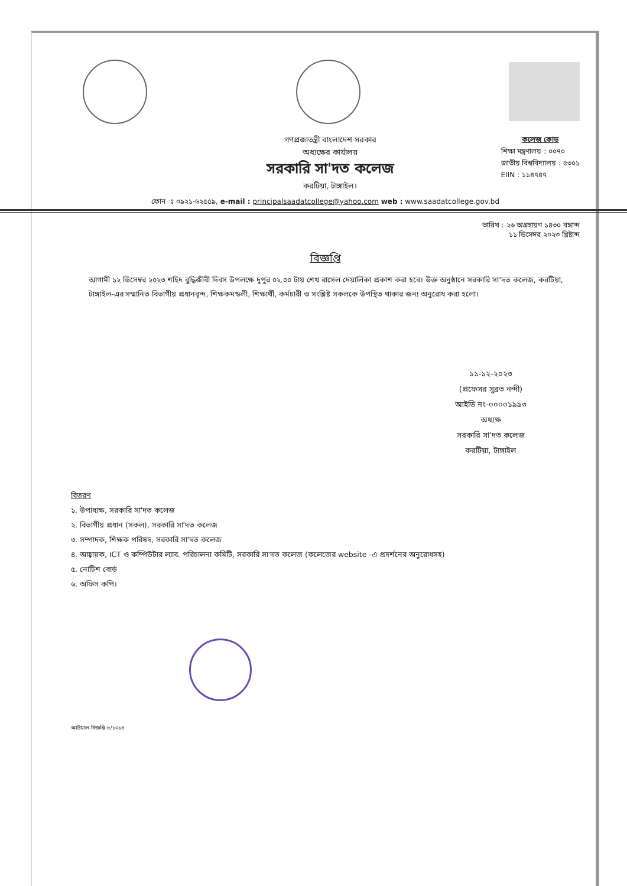গণপ্রজাতন্ত্রী বাংলাদেশ সরকার
অধ্যক্ষের কার্যালয়
সরকারি সা'দত কলেজ
করটিয়া, টাঙ্গাইল।
কলেজ কোড
শিক্ষা মন্ত্রণালয় : ০০৭০
জাতীয় বিশ্ববিদ্যালয় : ৫৩০১
EIIN : ১১৪৭৪৭
ফোন ঃ ০৯২১-৬২৫৫৯, e-mail : principalsaadatcollege@yahoo.com web : www.saadatcollege.gov.bd
তারিখ : ২৬ অগ্রহায়ণ ১৪৩০ বঙ্গাব্দ
১১ ডিসেম্বর ২০২৩ খ্রিষ্টাব্দ
বিজ্ঞপ্তি
আগামী ১২ ডিসেম্বর ২০২৩ শহিদ বুদ্ধিজীবী দিবস উপলক্ষে দুপুর ০২.০০ টায় শেখ রাসেল দেয়ালিকা প্রকাশ করা হবে। উক্ত অনুষ্ঠানে সরকারি সা'দত কলেজ, করটিয়া, টাঙ্গাইল-এর সম্মানিত বিভাগীয় প্রধানবৃন্দ, শিক্ষকমন্ডলী, শিক্ষার্থী, কর্মচারী ও সংশ্লিষ্ট সকলকে উপস্থিত থাকার জন্য অনুরোধ করা হলো।
১১-১২-২০২৩
(প্রফেসর সুব্রত নন্দী)
আইডি নং-০০০০১৯৯৩
অধ্যক্ষ
সরকারি সা'দত কলেজ
করটিয়া, টাঙ্গাইল
বিতরণ
১. উপাধ্যক্ষ, সরকারি সা'দত কলেজ
২. বিভাগীয় প্রধান (সকল), সরকারি সা'দত কলেজ
৩. সম্পাদক, শিক্ষক পরিষদ, সরকারি সা'দত কলেজ
৪. আহ্বায়ক, ICT ও কম্পিউটার ল্যাব. পরিচালনা কমিটি, সরকারি সা'দত কলেজ (কলেজের website -এ প্রদর্শনের অনুরোধসহ)
৫. নোটিশ বোর্ড
৬. অফিস কপি।
আউয়াল-বিজ্ঞপ্তি-৮/১০১৪